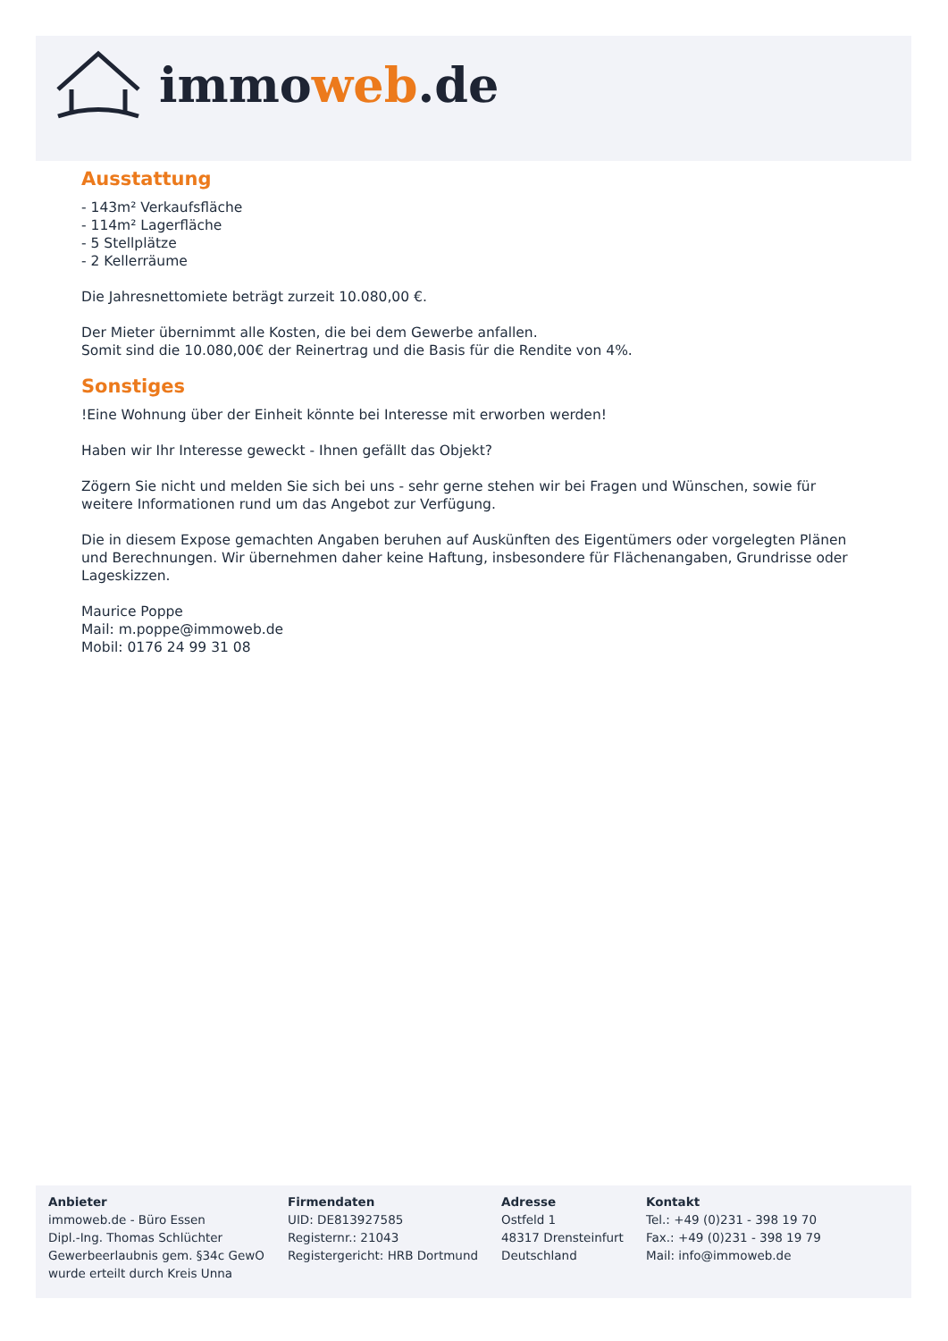immoweb.de
Ausstattung
- 143m² Verkaufsfläche
- 114m² Lagerfläche
- 5 Stellplätze
- 2 Kellerräume
Die Jahresnettomiete beträgt zurzeit 10.080,00 €.
Der Mieter übernimmt alle Kosten, die bei dem Gewerbe anfallen.
Somit sind die 10.080,00€ der Reinertrag und die Basis für die Rendite von 4%.
Sonstiges
!Eine Wohnung über der Einheit könnte bei Interesse mit erworben werden!
Haben wir Ihr Interesse geweckt - Ihnen gefällt das Objekt?
Zögern Sie nicht und melden Sie sich bei uns - sehr gerne stehen wir bei Fragen und Wünschen, sowie für weitere Informationen rund um das Angebot zur Verfügung.
Die in diesem Expose gemachten Angaben beruhen auf Auskünften des Eigentümers oder vorgelegten Plänen und Berechnungen. Wir übernehmen daher keine Haftung, insbesondere für Flächenangaben, Grundrisse oder Lageskizzen.
Maurice Poppe
Mail: m.poppe@immoweb.de
Mobil: 0176 24 99 31 08
Anbieter
immoweb.de - Büro Essen
Dipl.-Ing. Thomas Schlüchter
Gewerbeerlaubnis gem. §34c GewO
wurde erteilt durch Kreis Unna
Firmendaten
UID: DE813927585
Registernr.: 21043
Registergericht: HRB Dortmund
Adresse
Ostfeld 1
48317 Drensteinfurt
Deutschland
Kontakt
Tel.: +49 (0)231 - 398 19 70
Fax.: +49 (0)231 - 398 19 79
Mail: info@immoweb.de